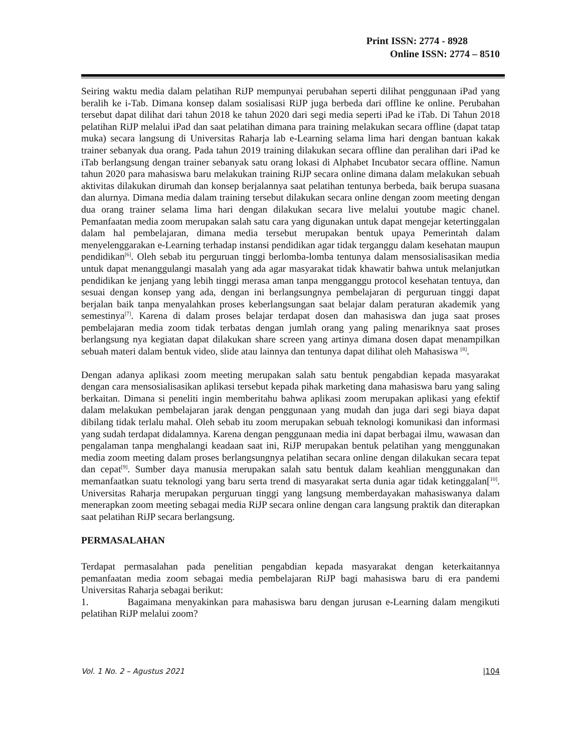Print ISSN: 2774 - 8928
Online ISSN: 2774 – 8510
Seiring waktu media dalam pelatihan RiJP mempunyai perubahan seperti dilihat penggunaan iPad yang beralih ke i-Tab. Dimana konsep dalam sosialisasi RiJP juga berbeda dari offline ke online. Perubahan tersebut dapat dilihat dari tahun 2018 ke tahun 2020 dari segi media seperti iPad ke iTab. Di Tahun 2018 pelatihan RiJP melalui iPad dan saat pelatihan dimana para training melakukan secara offline (dapat tatap muka) secara langsung di Universitas Raharja lab e-Learning selama lima hari dengan bantuan kakak trainer sebanyak dua orang. Pada tahun 2019 training dilakukan secara offline dan peralihan dari iPad ke iTab berlangsung dengan trainer sebanyak satu orang lokasi di Alphabet Incubator secara offline. Namun tahun 2020 para mahasiswa baru melakukan training RiJP secara online dimana dalam melakukan sebuah aktivitas dilakukan dirumah dan konsep berjalannya saat pelatihan tentunya berbeda, baik berupa suasana dan alurnya. Dimana media dalam training tersebut dilakukan secara online dengan zoom meeting dengan dua orang trainer selama lima hari dengan dilakukan secara live melalui youtube magic chanel. Pemanfaatan media zoom merupakan salah satu cara yang digunakan untuk dapat mengejar ketertinggalan dalam hal pembelajaran, dimana media tersebut merupakan bentuk upaya Pemerintah dalam menyelenggarakan e-Learning terhadap instansi pendidikan agar tidak terganggu dalam kesehatan maupun pendidikan<sup>[6]</sup>. Oleh sebab itu perguruan tinggi berlomba-lomba tentunya dalam mensosialisasikan media untuk dapat menanggulangi masalah yang ada agar masyarakat tidak khawatir bahwa untuk melanjutkan pendidikan ke jenjang yang lebih tinggi merasa aman tanpa mengganggu protocol kesehatan tentuya, dan sesuai dengan konsep yang ada, dengan ini berlangsungnya pembelajaran di perguruan tinggi dapat berjalan baik tanpa menyalahkan proses keberlangsungan saat belajar dalam peraturan akademik yang semestinya<sup>[7]</sup>. Karena di dalam proses belajar terdapat dosen dan mahasiswa dan juga saat proses pembelajaran media zoom tidak terbatas dengan jumlah orang yang paling menariknya saat proses berlangsung nya kegiatan dapat dilakukan share screen yang artinya dimana dosen dapat menampilkan sebuah materi dalam bentuk video, slide atau lainnya dan tentunya dapat dilihat oleh Mahasiswa <sup>[8]</sup>.
Dengan adanya aplikasi zoom meeting merupakan salah satu bentuk pengabdian kepada masyarakat dengan cara mensosialisasikan aplikasi tersebut kepada pihak marketing dana mahasiswa baru yang saling berkaitan. Dimana si peneliti ingin memberitahu bahwa aplikasi zoom merupakan aplikasi yang efektif dalam melakukan pembelajaran jarak dengan penggunaan yang mudah dan juga dari segi biaya dapat dibilang tidak terlalu mahal. Oleh sebab itu zoom merupakan sebuah teknologi komunikasi dan informasi yang sudah terdapat didalamnya. Karena dengan penggunaan media ini dapat berbagai ilmu, wawasan dan pengalaman tanpa menghalangi keadaan saat ini, RiJP merupakan bentuk pelatihan yang menggunakan media zoom meeting dalam proses berlangsungnya pelatihan secara online dengan dilakukan secara tepat dan cepat<sup>[9]</sup>. Sumber daya manusia merupakan salah satu bentuk dalam keahlian menggunakan dan memanfaatkan suatu teknologi yang baru serta trend di masyarakat serta dunia agar tidak ketinggalan[<sup>10]</sup>. Universitas Raharja merupakan perguruan tinggi yang langsung memberdayakan mahasiswanya dalam menerapkan zoom meeting sebagai media RiJP secara online dengan cara langsung praktik dan diterapkan saat pelatihan RiJP secara berlangsung.
PERMASALAHAN
Terdapat permasalahan pada penelitian pengabdian kepada masyarakat dengan keterkaitannya pemanfaatan media zoom sebagai media pembelajaran RiJP bagi mahasiswa baru di era pandemi Universitas Raharja sebagai berikut:
1. Bagaimana menyakinkan para mahasiswa baru dengan jurusan e-Learning dalam mengikuti pelatihan RiJP melalui zoom?
Vol. 1 No. 2 – Agustus 2021 |104